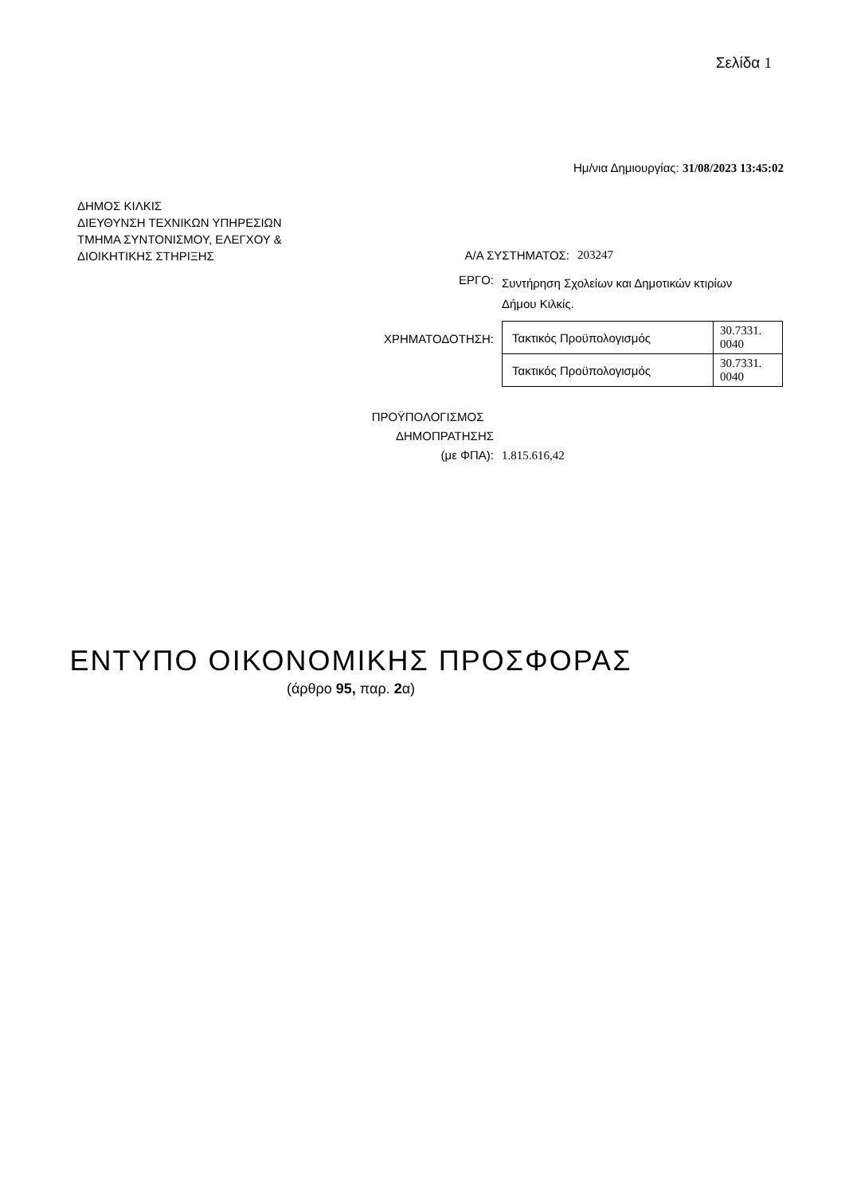Σελίδα 1
Ημ/νια Δημιουργίας: 31/08/2023 13:45:02
ΔΗΜΟΣ ΚΙΛΚΙΣ
ΔΙΕΥΘΥΝΣΗ ΤΕΧΝΙΚΩΝ ΥΠΗΡΕΣΙΩΝ
ΤΜΗΜΑ ΣΥΝΤΟΝΙΣΜΟΥ, ΕΛΕΓΧΟΥ &
ΔΙΟΙΚΗΤΙΚΗΣ ΣΤΗΡΙΞΗΣ
Α/Α ΣΥΣΤΗΜΑΤΟΣ: 203247
ΕΡΓΟ:
Συντήρηση Σχολείων και Δημοτικών κτιρίων
Δήμου Κιλκίς.
ΧΡΗΜΑΤΟΔΟΤΗΣΗ:
| Τακτικός Προϋπολογισμός | 30.7331. 0040 |
| Τακτικός Προϋπολογισμός | 30.7331. 0040 |
ΠΡΟΫΠΟΛΟΓΙΣΜΟΣ
ΔΗΜΟΠΡΑΤΗΣΗΣ
(με ΦΠΑ):
1.815.616,42
ΕΝΤΥΠΟ ΟΙΚΟΝΟΜΙΚΗΣ ΠΡΟΣΦΟΡΑΣ
(άρθρο 95, παρ. 2α)